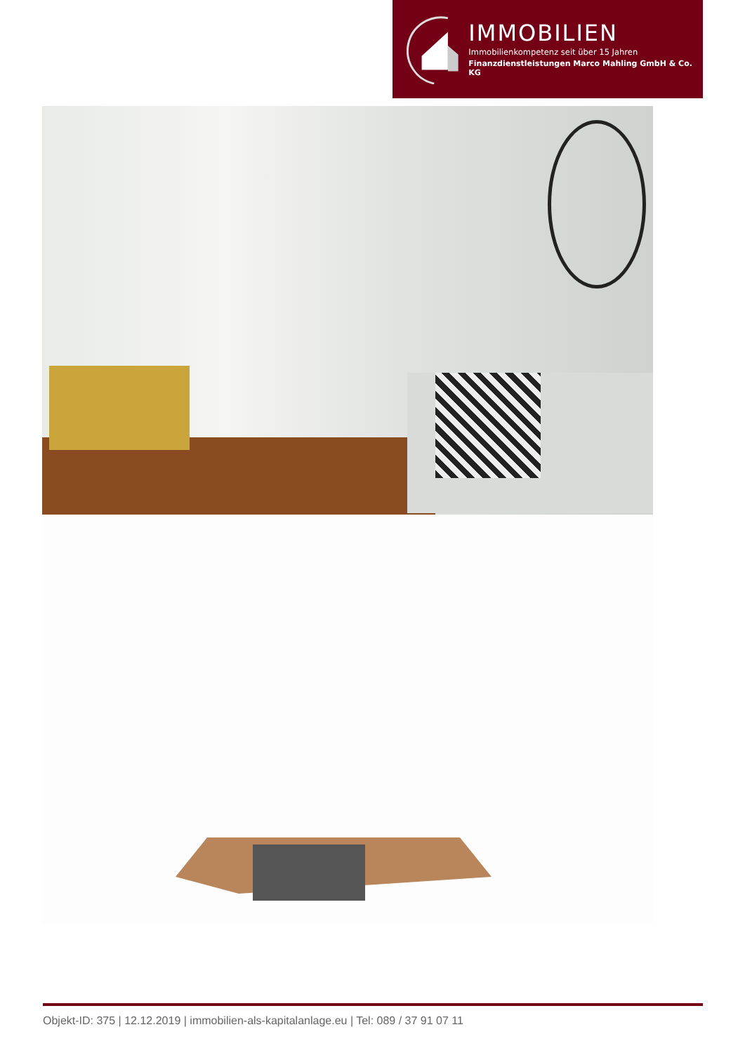IMMOBILIEN
Immobilienkompetenz seit über 15 Jahren
Finanzdienstleistungen Marco Mahling GmbH & Co. KG
Objekt-ID: 375 | 12.12.2019 | immobilien-als-kapitalanlage.eu | Tel: 089 / 37 91 07 11